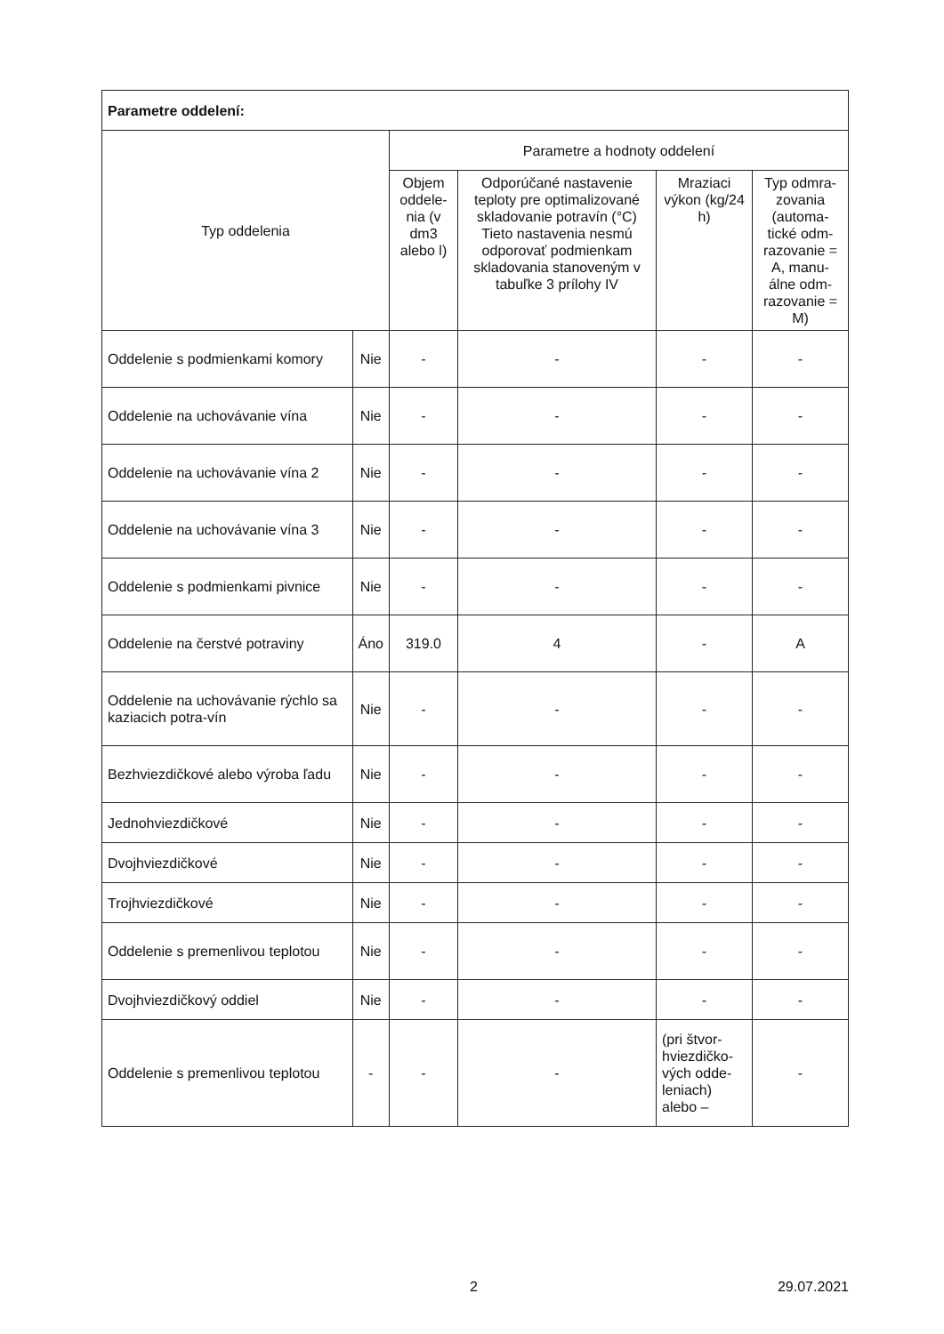| Parametre oddelení: | | | | | |
| --- | --- | --- | --- | --- | --- |
| Typ oddelenia | | Parametre a hodnoty oddelení | | | |
| | | Objem oddele-nia (v dm3 alebo l) | Odporúčané nastavenie teploty pre optimalizované skladovanie potravín (°C) Tieto nastavenia nesmú odporovať podmienkam skladovania stanoveným v tabuľke 3 prílohy IV | Mraziaci výkon (kg/24 h) | Typ odmra-zovania (automa-tické odm-razovanie = A, manu-álne odm-razovanie = M) |
| Oddelenie s podmienkami komory | Nie | - | - | - | - |
| Oddelenie na uchovávanie vína | Nie | - | - | - | - |
| Oddelenie na uchovávanie vína 2 | Nie | - | - | - | - |
| Oddelenie na uchovávanie vína 3 | Nie | - | - | - | - |
| Oddelenie s podmienkami pivnice | Nie | - | - | - | - |
| Oddelenie na čerstvé potraviny | Áno | 319.0 | 4 | - | A |
| Oddelenie na uchovávanie rýchlo sa kaziacich potra-vín | Nie | - | - | - | - |
| Bezhviezdičkové alebo výroba ľadu | Nie | - | - | - | - |
| Jednohviezdičkové | Nie | - | - | - | - |
| Dvojhviezdičkové | Nie | - | - | - | - |
| Trojhviezdičkové | Nie | - | - | - | - |
| Oddelenie s premenlivou teplotou | Nie | - | - | - | - |
| Dvojhviezdičkový oddiel | Nie | - | - | - | - |
| Oddelenie s premenlivou teplotou | - | - | - | (pri štvor-hviezdičko-vých odde-leniach) alebo – | - |
2 29.07.2021